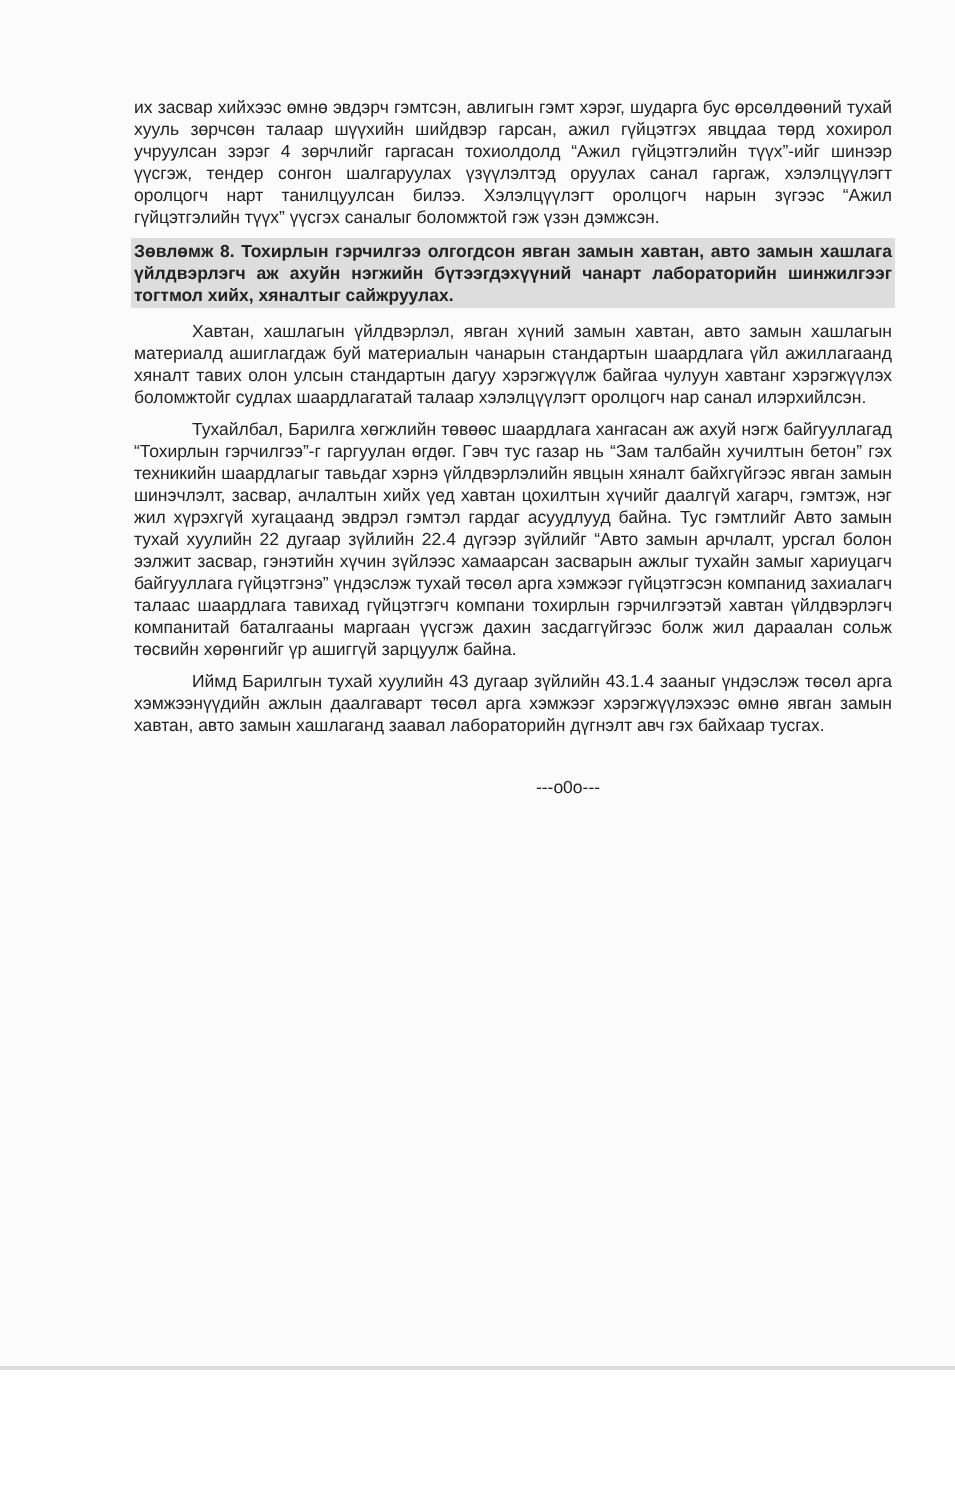их засвар хийхээс өмнө эвдэрч гэмтсэн, авлигын гэмт хэрэг, шударга бус өрсөлдөөний тухай хууль зөрчсөн талаар шүүхийн шийдвэр гарсан, ажил гүйцэтгэх явцдаа төрд хохирол учруулсан зэрэг 4 зөрчлийг гаргасан тохиолдолд “Ажил гүйцэтгэлийн түүх”-ийг шинээр үүсгэж, тендер сонгон шалгаруулах үзүүлэлтэд оруулах санал гаргаж, хэлэлцүүлэгт оролцогч нарт танилцуулсан билээ. Хэлэлцүүлэгт оролцогч нарын зүгээс “Ажил гүйцэтгэлийн түүх” үүсгэх саналыг боломжтой гэж үзэн дэмжсэн.
Зөвлөмж 8. Тохирлын гэрчилгээ олгогдсон явган замын хавтан, авто замын хашлага үйлдвэрлэгч аж ахуйн нэгжийн бүтээгдэхүүний чанарт лабораторийн шинжилгээг тогтмол хийх, хяналтыг сайжруулах.
Хавтан, хашлагын үйлдвэрлэл, явган хүний замын хавтан, авто замын хашлагын материалд ашиглагдаж буй материалын чанарын стандартын шаардлага үйл ажиллагаанд хяналт тавих олон улсын стандартын дагуу хэрэгжүүлж байгаа чулуун хавтанг хэрэгжүүлэх боломжтойг судлах шаардлагатай талаар хэлэлцүүлэгт оролцогч нар санал илэрхийлсэн.
Тухайлбал, Барилга хөгжлийн төвөөс шаардлага хангасан аж ахуй нэгж байгууллагад “Тохирлын гэрчилгээ”-г гаргуулан өгдөг. Гэвч тус газар нь “Зам талбайн хучилтын бетон” гэх техникийн шаардлагыг тавьдаг хэрнэ үйлдвэрлэлийн явцын хяналт байхгүйгээс явган замын шинэчлэлт, засвар, ачлалтын хийх үед хавтан цохилтын хүчийг даалгүй хагарч, гэмтэж, нэг жил хүрэхгүй хугацаанд эвдрэл гэмтэл гардаг асуудлууд байна. Тус гэмтлийг Авто замын тухай хуулийн 22 дугаар зүйлийн 22.4 дүгээр зүйлийг “Авто замын арчлалт, урсгал болон ээлжит засвар, гэнэтийн хүчин зүйлээс хамаарсан засварын ажлыг тухайн замыг хариуцагч байгууллага гүйцэтгэнэ” үндэслэж тухай төсөл арга хэмжээг гүйцэтгэсэн компанид захиалагч талаас шаардлага тавихад гүйцэтгэгч компани тохирлын гэрчилгээтэй хавтан үйлдвэрлэгч компанитай баталгааны маргаан үүсгэж дахин засдаггүйгээс болж жил дараалан сольж төсвийн хөрөнгийг үр ашиггүй зарцуулж байна.
Иймд Барилгын тухай хуулийн 43 дугаар зүйлийн 43.1.4 зааныг үндэслэж төсөл арга хэмжээнүүдийн ажлын даалгаварт төсөл арга хэмжээг хэрэгжүүлэхээс өмнө явган замын хавтан, авто замын хашлаганд заавал лабораторийн дүгнэлт авч гэх байхаар тусгах.
---o0o---